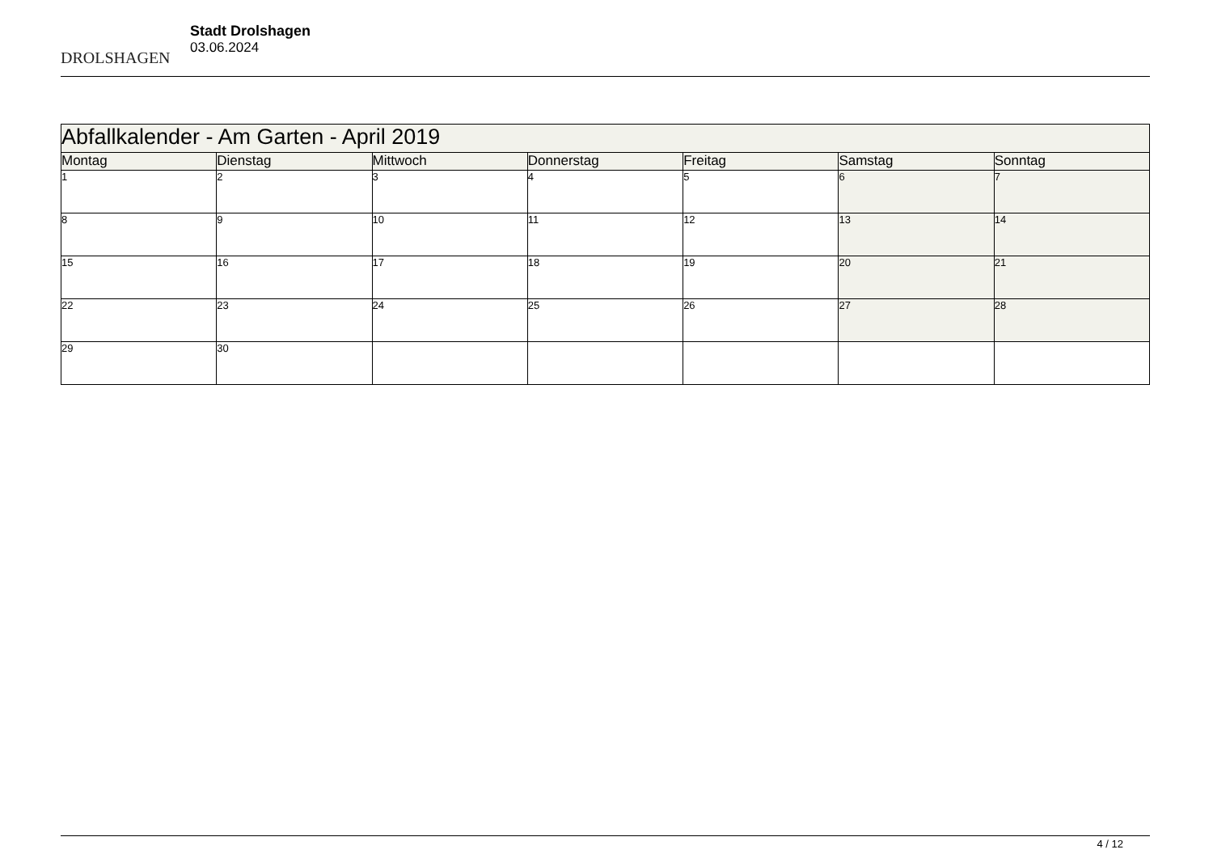DROLSHAGEN
Stadt Drolshagen
03.06.2024
| Abfallkalender - Am Garten - April 2019 | | | | | | |
| --- | --- | --- | --- | --- | --- | --- |
| Montag | Dienstag | Mittwoch | Donnerstag | Freitag | Samstag | Sonntag |
| 1 | 2 | 3 | 4 | 5 | 6 | 7 |
| 8 | 9 | 10 | 11 | 12 | 13 | 14 |
| 15 | 16 | 17 | 18 | 19 | 20 | 21 |
| 22 | 23 | 24 | 25 | 26 | 27 | 28 |
| 29 | 30 | | | | | |
4 / 12